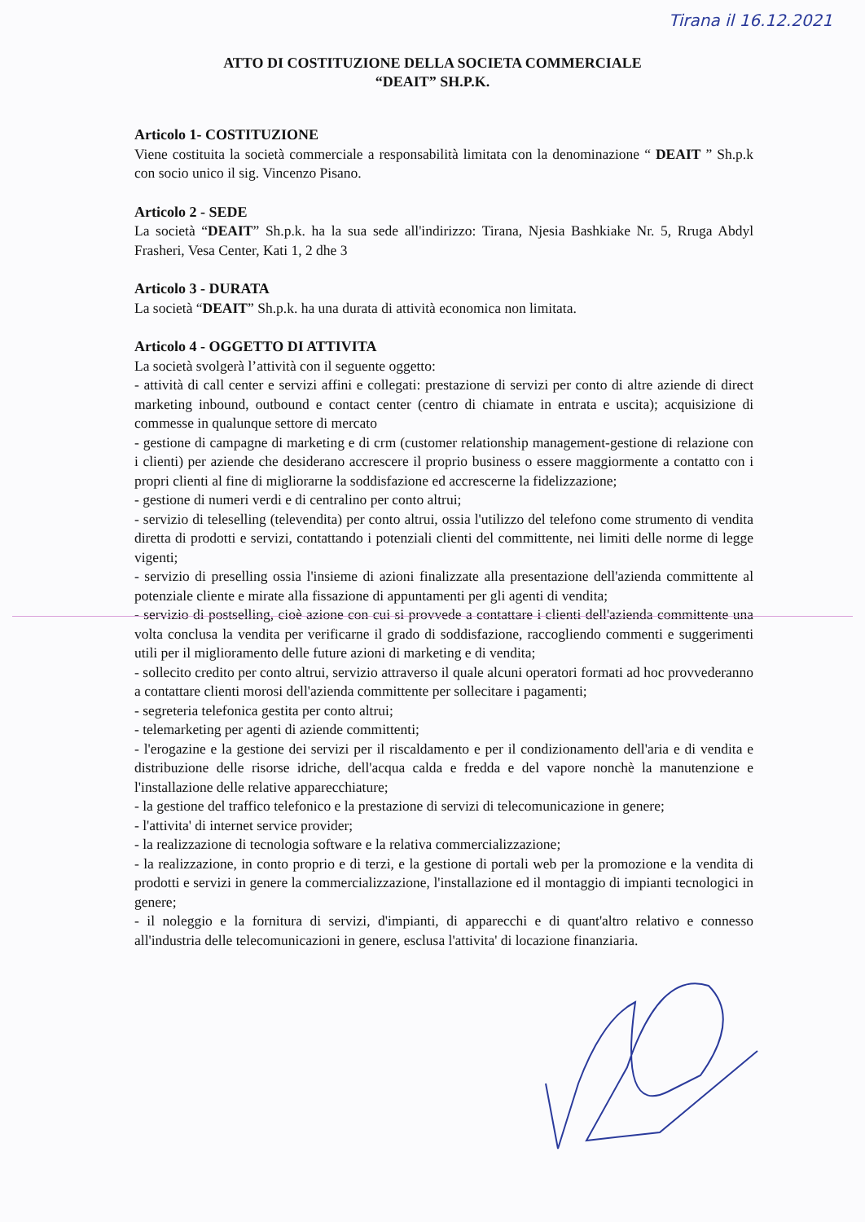Tirana il 16.12.2021
ATTO DI COSTITUZIONE DELLA SOCIETA COMMERCIALE
“DEAIT” SH.P.K.
Articolo 1- COSTITUZIONE
Viene costituita la società commerciale a responsabilità limitata con la denominazione “ DEAIT ” Sh.p.k con socio unico il sig. Vincenzo Pisano.
Articolo 2 - SEDE
La società “DEAIT” Sh.p.k. ha la sua sede all'indirizzo: Tirana, Njesia Bashkiake Nr. 5, Rruga Abdyl Frasheri, Vesa Center, Kati 1, 2 dhe 3
Articolo 3 - DURATA
La società “DEAIT” Sh.p.k. ha una durata di attività economica non limitata.
Articolo 4 - OGGETTO DI ATTIVITA
La società svolgerà l’attività con il seguente oggetto:
- attività di call center e servizi affini e collegati: prestazione di servizi per conto di altre aziende di direct marketing inbound, outbound e contact center (centro di chiamate in entrata e uscita); acquisizione di commesse in qualunque settore di mercato
- gestione di campagne di marketing e di crm (customer relationship management-gestione di relazione con i clienti) per aziende che desiderano accrescere il proprio business o essere maggiormente a contatto con i propri clienti al fine di migliorarne la soddisfazione ed accrescerne la fidelizzazione;
- gestione di numeri verdi e di centralino per conto altrui;
- servizio di teleselling (televendita) per conto altrui, ossia l'utilizzo del telefono come strumento di vendita diretta di prodotti e servizi, contattando i potenziali clienti del committente, nei limiti delle norme di legge vigenti;
- servizio di preselling ossia l'insieme di azioni finalizzate alla presentazione dell'azienda committente al potenziale cliente e mirate alla fissazione di appuntamenti per gli agenti di vendita;
- servizio di postselling, cioè azione con cui si provvede a contattare i clienti dell'azienda committente una volta conclusa la vendita per verificarne il grado di soddisfazione, raccogliendo commenti e suggerimenti utili per il miglioramento delle future azioni di marketing e di vendita;
- sollecito credito per conto altrui, servizio attraverso il quale alcuni operatori formati ad hoc provvederanno a contattare clienti morosi dell'azienda committente per sollecitare i pagamenti;
- segreteria telefonica gestita per conto altrui;
- telemarketing per agenti di aziende committenti;
- l'erogazine e la gestione dei servizi per il riscaldamento e per il condizionamento dell'aria e di vendita e distribuzione delle risorse idriche, dell'acqua calda e fredda e del vapore nonchè la manutenzione e l'installazione delle relative apparecchiature;
- la gestione del traffico telefonico e la prestazione di servizi di telecomunicazione in genere;
- l'attivita' di internet service provider;
- la realizzazione di tecnologia software e la relativa commercializzazione;
- la realizzazione, in conto proprio e di terzi, e la gestione di portali web per la promozione e la vendita di prodotti e servizi in genere la commercializzazione, l'installazione ed il montaggio di impianti tecnologici in genere;
- il noleggio e la fornitura di servizi, d'impianti, di apparecchi e di quant'altro relativo e connesso all'industria delle telecomunicazioni in genere, esclusa l'attivita' di locazione finanziaria.